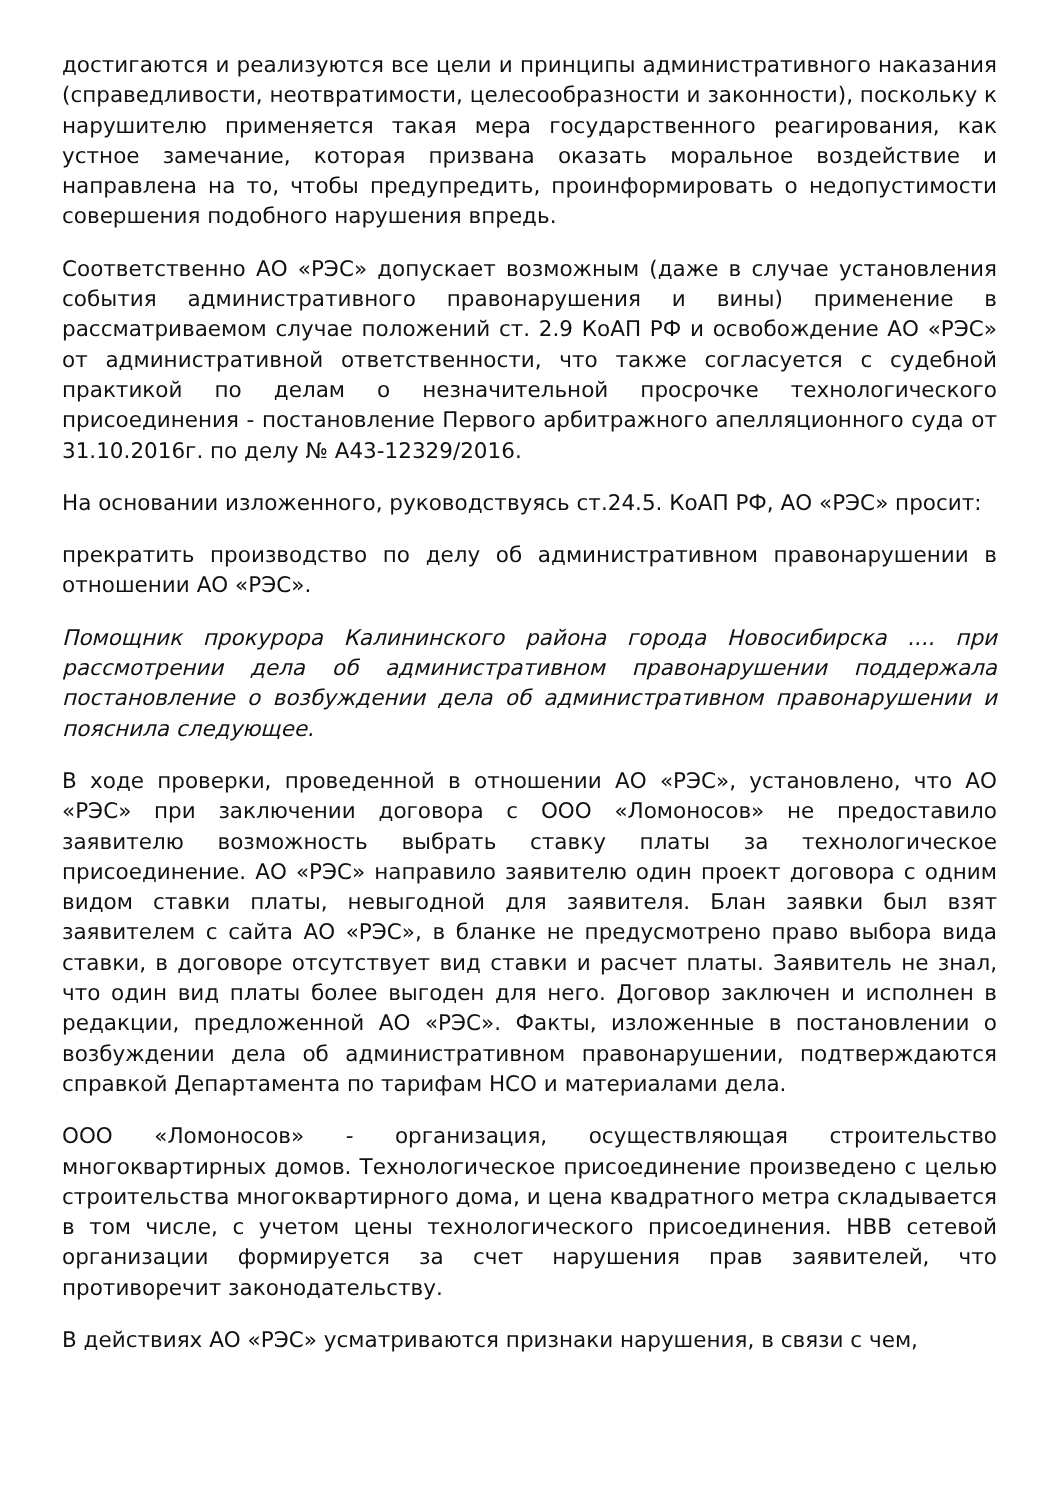достигаются и реализуются все цели и принципы административного наказания (справедливости, неотвратимости, целесообразности и законности), поскольку к нарушителю применяется такая мера государственного реагирования, как устное замечание, которая призвана оказать моральное воздействие и направлена на то, чтобы предупредить, проинформировать о недопустимости совершения подобного нарушения впредь.
Соответственно АО «РЭС» допускает возможным (даже в случае установления события административного правонарушения и вины) применение в рассматриваемом случае положений ст. 2.9 КоАП РФ и освобождение АО «РЭС» от административной ответственности, что также согласуется с судебной практикой по делам о незначительной просрочке технологического присоединения - постановление Первого арбитражного апелляционного суда от 31.10.2016г. по делу № А43-12329/2016.
На основании изложенного, руководствуясь ст.24.5. КоАП РФ, АО «РЭС» просит:
прекратить производство по делу об административном правонарушении в отношении АО «РЭС».
Помощник прокурора Калининского района города Новосибирска .... при рассмотрении дела об административном правонарушении поддержала постановление о возбуждении дела об административном правонарушении и пояснила следующее.
В ходе проверки, проведенной в отношении АО «РЭС», установлено, что АО «РЭС» при заключении договора с ООО «Ломоносов» не предоставило заявителю возможность выбрать ставку платы за технологическое присоединение. АО «РЭС» направило заявителю один проект договора с одним видом ставки платы, невыгодной для заявителя. Блан заявки был взят заявителем с сайта АО «РЭС», в бланке не предусмотрено право выбора вида ставки, в договоре отсутствует вид ставки и расчет платы. Заявитель не знал, что один вид платы более выгоден для него. Договор заключен и исполнен в редакции, предложенной АО «РЭС». Факты, изложенные в постановлении о возбуждении дела об административном правонарушении, подтверждаются справкой Департамента по тарифам НСО и материалами дела.
ООО «Ломоносов» - организация, осуществляющая строительство многоквартирных домов. Технологическое присоединение произведено с целью строительства многоквартирного дома, и цена квадратного метра складывается в том числе, с учетом цены технологического присоединения. НВВ сетевой организации формируется за счет нарушения прав заявителей, что противоречит законодательству.
В действиях АО «РЭС» усматриваются признаки нарушения, в связи с чем,